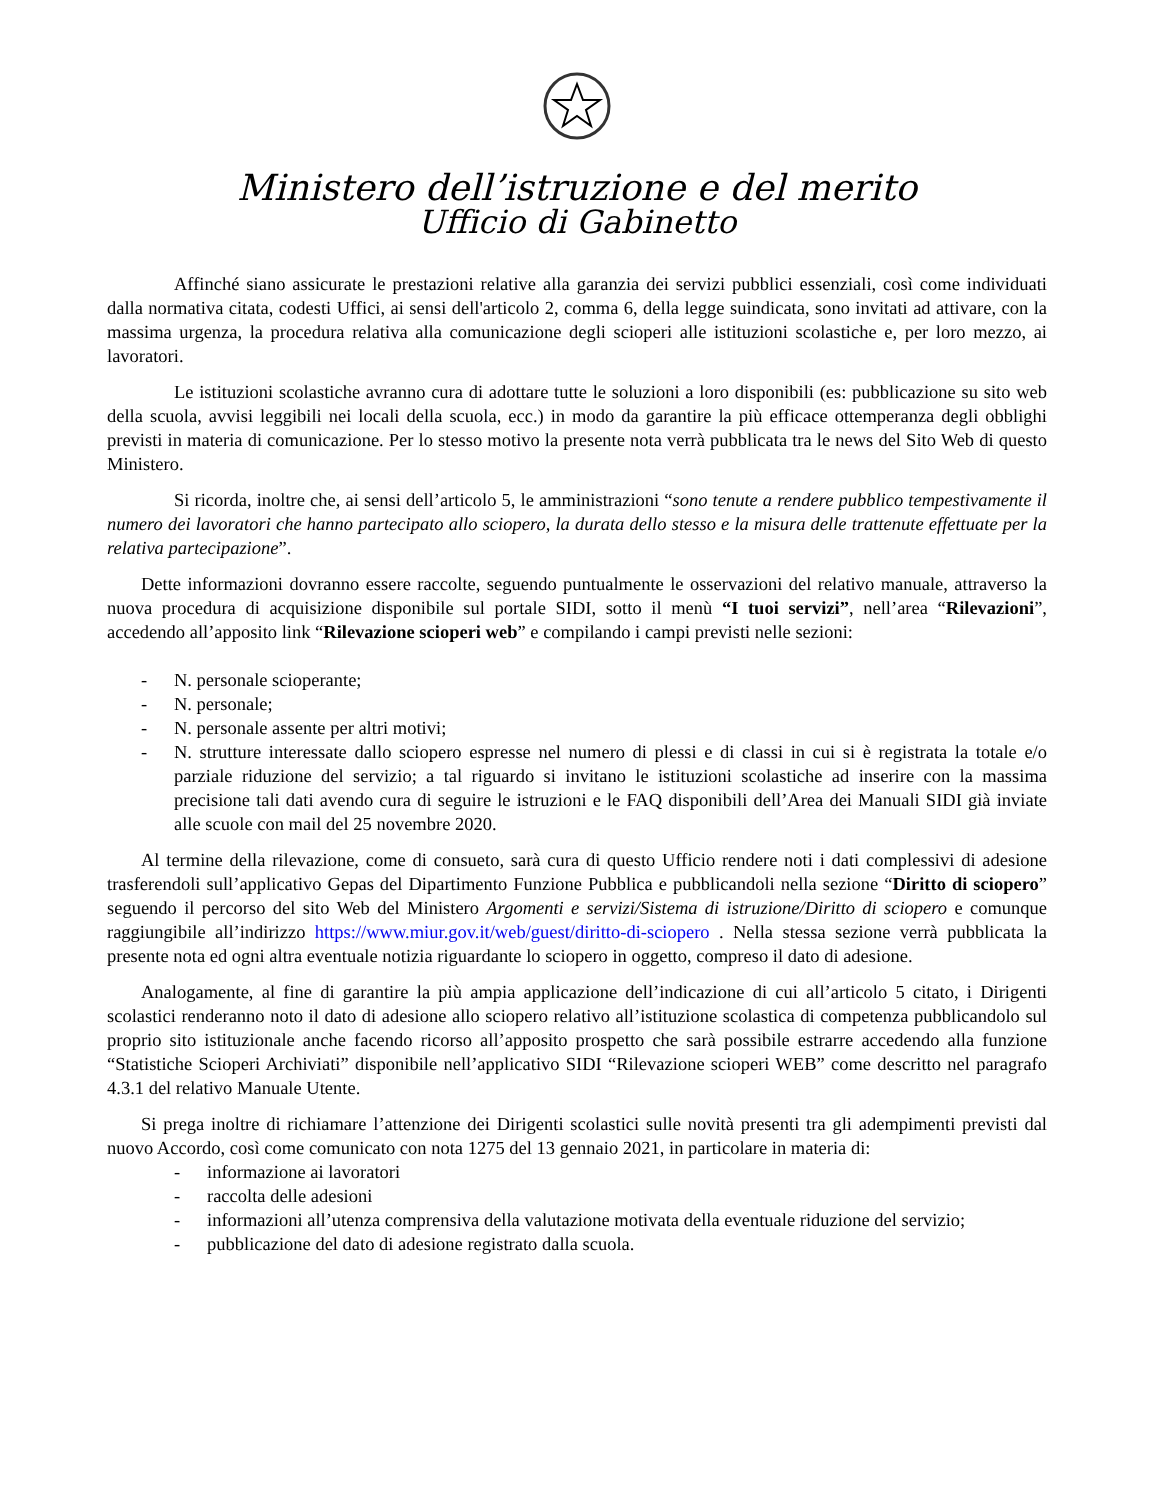Ministero dell’istruzione e del merito
Ufficio di Gabinetto
Affinché siano assicurate le prestazioni relative alla garanzia dei servizi pubblici essenziali, così come individuati dalla normativa citata, codesti Uffici, ai sensi dell'articolo 2, comma 6, della legge suindicata, sono invitati ad attivare, con la massima urgenza, la procedura relativa alla comunicazione degli scioperi alle istituzioni scolastiche e, per loro mezzo, ai lavoratori.
Le istituzioni scolastiche avranno cura di adottare tutte le soluzioni a loro disponibili (es: pubblicazione su sito web della scuola, avvisi leggibili nei locali della scuola, ecc.) in modo da garantire la più efficace ottemperanza degli obblighi previsti in materia di comunicazione. Per lo stesso motivo la presente nota verrà pubblicata tra le news del Sito Web di questo Ministero.
Si ricorda, inoltre che, ai sensi dell’articolo 5, le amministrazioni “sono tenute a rendere pubblico tempestivamente il numero dei lavoratori che hanno partecipato allo sciopero, la durata dello stesso e la misura delle trattenute effettuate per la relativa partecipazione”.
Dette informazioni dovranno essere raccolte, seguendo puntualmente le osservazioni del relativo manuale, attraverso la nuova procedura di acquisizione disponibile sul portale SIDI, sotto il menù “I tuoi servizi”, nell’area “Rilevazioni”, accedendo all’apposito link “Rilevazione scioperi web” e compilando i campi previsti nelle sezioni:
- N. personale scioperante;
- N. personale;
- N. personale assente per altri motivi;
- N. strutture interessate dallo sciopero espresse nel numero di plessi e di classi in cui si è registrata la totale e/o parziale riduzione del servizio; a tal riguardo si invitano le istituzioni scolastiche ad inserire con la massima precisione tali dati avendo cura di seguire le istruzioni e le FAQ disponibili dell’Area dei Manuali SIDI già inviate alle scuole con mail del 25 novembre 2020.
Al termine della rilevazione, come di consueto, sarà cura di questo Ufficio rendere noti i dati complessivi di adesione trasferendoli sull’applicativo Gepas del Dipartimento Funzione Pubblica e pubblicandoli nella sezione “Diritto di sciopero” seguendo il percorso del sito Web del Ministero Argomenti e servizi/Sistema di istruzione/Diritto di sciopero e comunque raggiungibile all’indirizzo https://www.miur.gov.it/web/guest/diritto-di-sciopero . Nella stessa sezione verrà pubblicata la presente nota ed ogni altra eventuale notizia riguardante lo sciopero in oggetto, compreso il dato di adesione.
Analogamente, al fine di garantire la più ampia applicazione dell’indicazione di cui all’articolo 5 citato, i Dirigenti scolastici renderanno noto il dato di adesione allo sciopero relativo all’istituzione scolastica di competenza pubblicandolo sul proprio sito istituzionale anche facendo ricorso all’apposito prospetto che sarà possibile estrarre accedendo alla funzione “Statistiche Scioperi Archiviati” disponibile nell’applicativo SIDI “Rilevazione scioperi WEB” come descritto nel paragrafo 4.3.1 del relativo Manuale Utente.
Si prega inoltre di richiamare l’attenzione dei Dirigenti scolastici sulle novità presenti tra gli adempimenti previsti dal nuovo Accordo, così come comunicato con nota 1275 del 13 gennaio 2021, in particolare in materia di:
- informazione ai lavoratori
- raccolta delle adesioni
- informazioni all’utenza comprensiva della valutazione motivata della eventuale riduzione del servizio;
- pubblicazione del dato di adesione registrato dalla scuola.